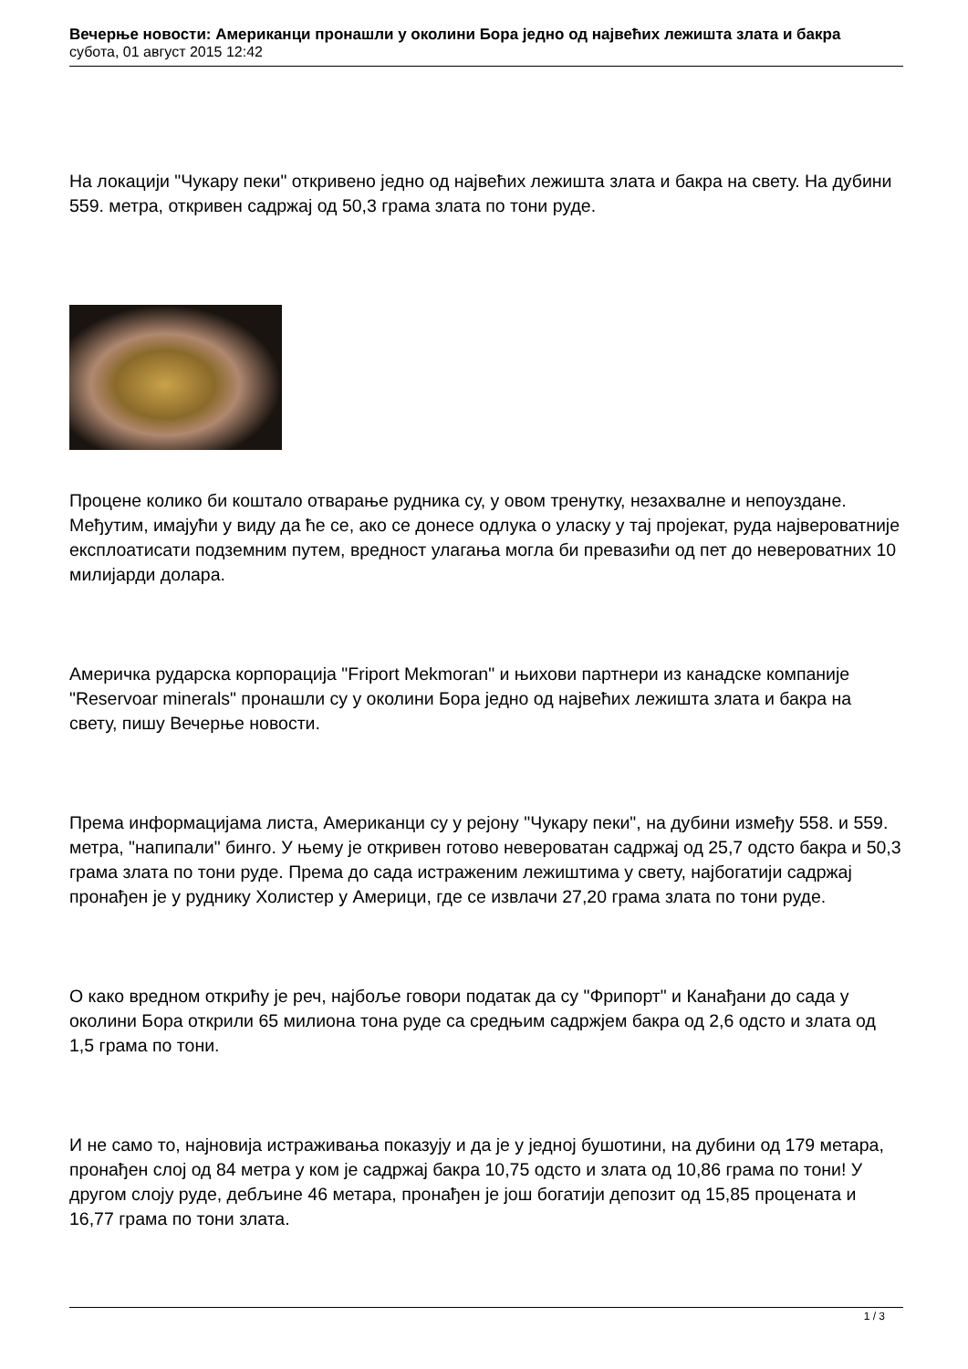Вечерње новости: Американци пронашли у околини Бора једно од највећих лежишта злата и бакра
субота, 01 август 2015 12:42
На локацији "Чукару пеки" откривено једно од највећих лежишта злата и бакра на свету. На дубини 559. метра, откривен садржај од 50,3 грама злата по тони руде.
Процене колико би коштало отварање рудника су, у овом тренутку, незахвалне и непоуздане. Међутим, имајући у виду да ће се, ако се донесе одлука о уласку у тај пројекат, руда највероватније експлоатисати подземним путем, вредност улагања могла би превазићи од пет до невероватних 10 милијарди долара.
Америчка рударска корпорација "Friport Mekmoran" и њихови партнери из канадске компаније "Reservoar minerals" пронашли су у околини Бора једно од највећих лежишта злата и бакра на свету, пишу Вечерње новости.
Према информацијама листа, Американци су у рејону "Чукару пеки", на дубини између 558. и 559. метра, "напипали" бинго. У њему је откривен готово невероватан садржај од 25,7 одсто бакра и 50,3 грама злата по тони руде. Према до сада истраженим лежиштима у свету, најбогатији садржај пронађен је у руднику Холистер у Америци, где се извлачи 27,20 грама злата по тони руде.
О како вредном открићу је реч, најбоље говори податак да су "Фрипорт" и Канађани до сада у околини Бора открили 65 милиона тона руде са средњим садржјем бакра од 2,6 одсто и злата од 1,5 грама по тони.
И не само то, најновија истраживања показују и да је у једној бушотини, на дубини од 179 метара, пронађен слој од 84 метра у ком је садржај бакра 10,75 одсто и злата од 10,86 грама по тони! У другом слоју руде, дебљине 46 метара, пронађен је још богатији депозит од 15,85 процената и 16,77 грама по тони злата.
1 / 3